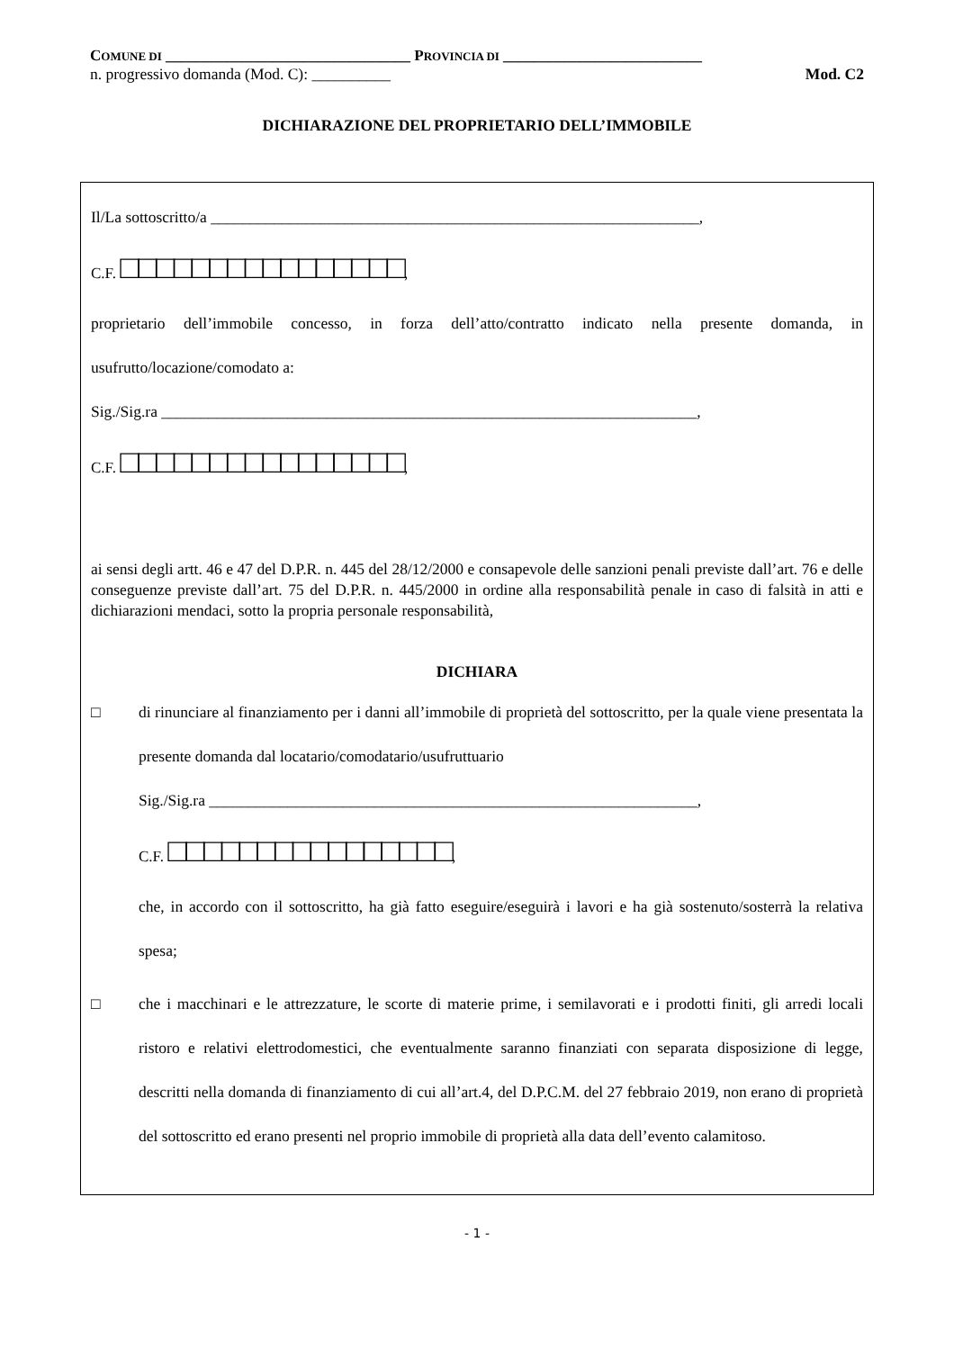COMUNE DI ________________________________ PROVINCIA DI __________________________
n. progressivo domanda (Mod. C): __________ Mod. C2
DICHIARAZIONE DEL PROPRIETARIO DELL’IMMOBILE
Il/La sottoscritto/a ______________________________________________________________,
C.F. □□□□□□□□□□□□□□□□,
proprietario dell’immobile concesso, in forza dell’atto/contratto indicato nella presente domanda, in usufrutto/locazione/comodato a:
Sig./Sig.ra ____________________________________________________________________,
C.F. □□□□□□□□□□□□□□□□,
ai sensi degli artt. 46 e 47 del D.P.R. n. 445 del 28/12/2000 e consapevole delle sanzioni penali previste dall’art. 76 e delle conseguenze previste dall’art. 75 del D.P.R. n. 445/2000 in ordine alla responsabilità penale in caso di falsità in atti e dichiarazioni mendaci, sotto la propria personale responsabilità,
DICHIARA
□ di rinunciare al finanziamento per i danni all’immobile di proprietà del sottoscritto, per la quale viene presentata la presente domanda dal locatario/comodatario/usufruttuario
Sig./Sig.ra ______________________________________________________________,
C.F. □□□□□□□□□□□□□□□□,
che, in accordo con il sottoscritto, ha già fatto eseguire/eseguirà i lavori e ha già sostenuto/sosterrà la relativa spesa;
□ che i macchinari e le attrezzature, le scorte di materie prime, i semilavorati e i prodotti finiti, gli arredi locali ristoro e relativi elettrodomestici, che eventualmente saranno finanziati con separata disposizione di legge, descritti nella domanda di finanziamento di cui all’art.4, del D.P.C.M. del 27 febbraio 2019, non erano di proprietà del sottoscritto ed erano presenti nel proprio immobile di proprietà alla data dell’evento calamitoso.
- 1 -